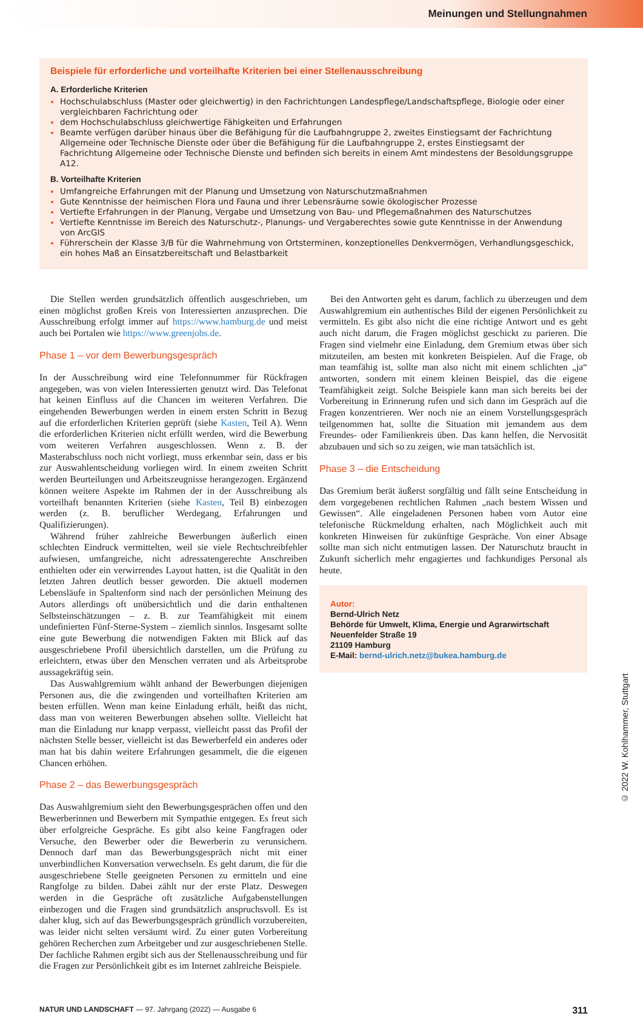Meinungen und Stellungnahmen
Beispiele für erforderliche und vorteilhafte Kriterien bei einer Stellenausschreibung
A. Erforderliche Kriterien
Hochschulabschluss (Master oder gleichwertig) in den Fachrichtungen Landespflege/Landschaftspflege, Biologie oder einer vergleichbaren Fachrichtung oder
dem Hochschulabschluss gleichwertige Fähigkeiten und Erfahrungen
Beamte verfügen darüber hinaus über die Befähigung für die Laufbahngruppe 2, zweites Einstiegsamt der Fachrichtung Allgemeine oder Technische Dienste oder über die Befähigung für die Laufbahngruppe 2, erstes Einstiegsamt der Fachrichtung Allgemeine oder Technische Dienste und befinden sich bereits in einem Amt mindestens der Besoldungsgruppe A12.
B. Vorteilhafte Kriterien
Umfangreiche Erfahrungen mit der Planung und Umsetzung von Naturschutzmaßnahmen
Gute Kenntnisse der heimischen Flora und Fauna und ihrer Lebensräume sowie ökologischer Prozesse
Vertiefte Erfahrungen in der Planung, Vergabe und Umsetzung von Bau- und Pflegemaßnahmen des Naturschutzes
Vertiefte Kenntnisse im Bereich des Naturschutz-, Planungs- und Vergaberechtes sowie gute Kenntnisse in der Anwendung von ArcGIS
Führerschein der Klasse 3/B für die Wahrnehmung von Ortsterminen, konzeptionelles Denkvermögen, Verhandlungsgeschick, ein hohes Maß an Einsatzbereitschaft und Belastbarkeit
Die Stellen werden grundsätzlich öffentlich ausgeschrieben, um einen möglichst großen Kreis von Interessierten anzusprechen. Die Ausschreibung erfolgt immer auf https://www.hamburg.de und meist auch bei Portalen wie https://www.greenjobs.de.
Phase 1 – vor dem Bewerbungsgespräch
In der Ausschreibung wird eine Telefonnummer für Rückfragen angegeben, was von vielen Interessierten genutzt wird. Das Telefonat hat keinen Einfluss auf die Chancen im weiteren Verfahren. Die eingehenden Bewerbungen werden in einem ersten Schritt in Bezug auf die erforderlichen Kriterien geprüft (siehe Kasten, Teil A). Wenn die erforderlichen Kriterien nicht erfüllt werden, wird die Bewerbung vom weiteren Verfahren ausgeschlossen. Wenn z. B. der Masterabschluss noch nicht vorliegt, muss erkennbar sein, dass er bis zur Auswahlentscheidung vorliegen wird. In einem zweiten Schritt werden Beurteilungen und Arbeitszeugnisse herangezogen. Ergänzend können weitere Aspekte im Rahmen der in der Ausschreibung als vorteilhaft benannten Kriterien (siehe Kasten, Teil B) einbezogen werden (z. B. beruflicher Werdegang, Erfahrungen und Qualifizierungen).
Während früher zahlreiche Bewerbungen äußerlich einen schlechten Eindruck vermittelten, weil sie viele Rechtschreibfehler aufwiesen, umfangreiche, nicht adressatengerechte Anschreiben enthielten oder ein verwirrendes Layout hatten, ist die Qualität in den letzten Jahren deutlich besser geworden. Die aktuell modernen Lebensläufe in Spaltenform sind nach der persönlichen Meinung des Autors allerdings oft unübersichtlich und die darin enthaltenen Selbsteinschätzungen – z. B. zur Teamfähigkeit mit einem undefinierten Fünf-Sterne-System – ziemlich sinnlos. Insgesamt sollte eine gute Bewerbung die notwendigen Fakten mit Blick auf das ausgeschriebene Profil übersichtlich darstellen, um die Prüfung zu erleichtern, etwas über den Menschen verraten und als Arbeitsprobe aussagekräftig sein.
Das Auswahlgremium wählt anhand der Bewerbungen diejenigen Personen aus, die die zwingenden und vorteilhaften Kriterien am besten erfüllen. Wenn man keine Einladung erhält, heißt das nicht, dass man von weiteren Bewerbungen absehen sollte. Vielleicht hat man die Einladung nur knapp verpasst, vielleicht passt das Profil der nächsten Stelle besser, vielleicht ist das Bewerberfeld ein anderes oder man hat bis dahin weitere Erfahrungen gesammelt, die die eigenen Chancen erhöhen.
Phase 2 – das Bewerbungsgespräch
Das Auswahlgremium sieht den Bewerbungsgesprächen offen und den Bewerberinnen und Bewerbern mit Sympathie entgegen. Es freut sich über erfolgreiche Gespräche. Es gibt also keine Fangfragen oder Versuche, den Bewerber oder die Bewerberin zu verunsichern. Dennoch darf man das Bewerbungsgespräch nicht mit einer unverbindlichen Konversation verwechseln. Es geht darum, die für die ausgeschriebene Stelle geeigneten Personen zu ermitteln und eine Rangfolge zu bilden. Dabei zählt nur der erste Platz. Deswegen werden in die Gespräche oft zusätzliche Aufgabenstellungen einbezogen und die Fragen sind grundsätzlich anspruchsvoll. Es ist daher klug, sich auf das Bewerbungsgespräch gründlich vorzubereiten, was leider nicht selten versäumt wird. Zu einer guten Vorbereitung gehören Recherchen zum Arbeitgeber und zur ausgeschriebenen Stelle. Der fachliche Rahmen ergibt sich aus der Stellenausschreibung und für die Fragen zur Persönlichkeit gibt es im Internet zahlreiche Beispiele.
Bei den Antworten geht es darum, fachlich zu überzeugen und dem Auswahlgremium ein authentisches Bild der eigenen Persönlichkeit zu vermitteln. Es gibt also nicht die eine richtige Antwort und es geht auch nicht darum, die Fragen möglichst geschickt zu parieren. Die Fragen sind vielmehr eine Einladung, dem Gremium etwas über sich mitzuteilen, am besten mit konkreten Beispielen. Auf die Frage, ob man teamfähig ist, sollte man also nicht mit einem schlichten „ja“ antworten, sondern mit einem kleinen Beispiel, das die eigene Teamfähigkeit zeigt. Solche Beispiele kann man sich bereits bei der Vorbereitung in Erinnerung rufen und sich dann im Gespräch auf die Fragen konzentrieren. Wer noch nie an einem Vorstellungsgespräch teilgenommen hat, sollte die Situation mit jemandem aus dem Freundes- oder Familienkreis üben. Das kann helfen, die Nervosität abzubauen und sich so zu zeigen, wie man tatsächlich ist.
Phase 3 – die Entscheidung
Das Gremium berät äußerst sorgfältig und fällt seine Entscheidung in dem vorgegebenen rechtlichen Rahmen „nach bestem Wissen und Gewissen“. Alle eingeladenen Personen haben vom Autor eine telefonische Rückmeldung erhalten, nach Möglichkeit auch mit konkreten Hinweisen für zukünftige Gespräche. Von einer Absage sollte man sich nicht entmutigen lassen. Der Naturschutz braucht in Zukunft sicherlich mehr engagiertes und fachkundiges Personal als heute.
Autor:
Bernd-Ulrich Netz
Behörde für Umwelt, Klima, Energie und Agrarwirtschaft
Neuenfelder Straße 19
21109 Hamburg
E-Mail: bernd-ulrich.netz@bukea.hamburg.de
NATUR UND LANDSCHAFT — 97. Jahrgang (2022) — Ausgabe 6 311
© 2022 W. Kohlhammer, Stuttgart